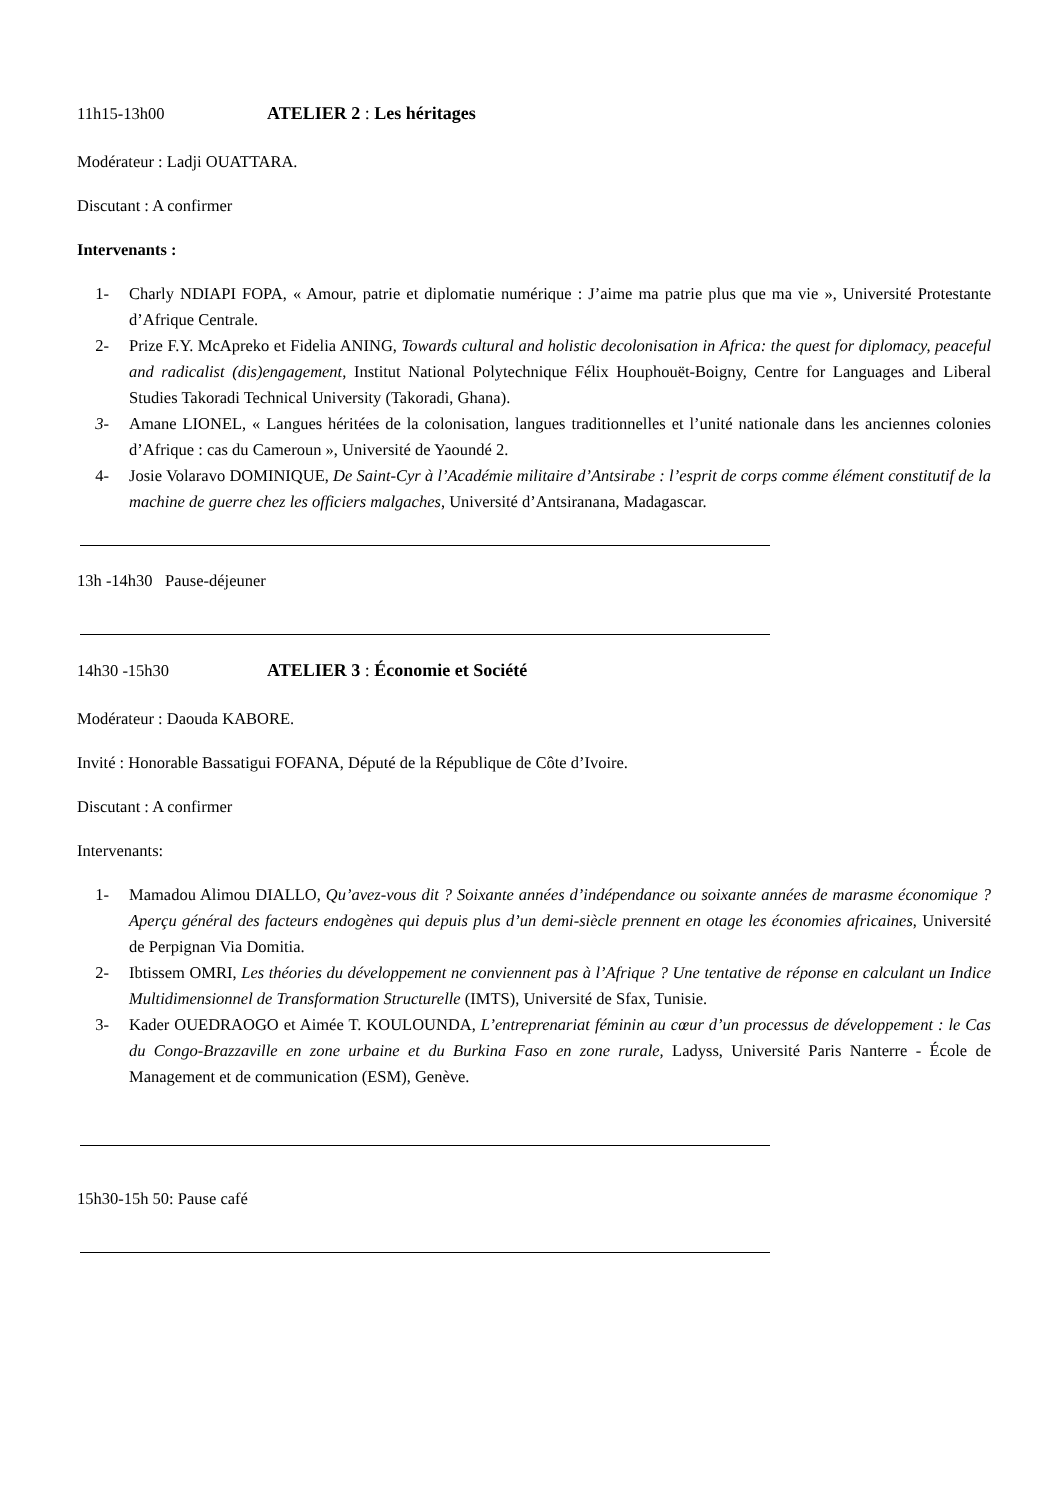11h15-13h00 ATELIER 2 : Les héritages
Modérateur : Ladji OUATTARA.
Discutant : A confirmer
Intervenants :
1- Charly NDIAPI FOPA, « Amour, patrie et diplomatie numérique : J’aime ma patrie plus que ma vie », Université Protestante d’Afrique Centrale.
2- Prize F.Y. McApreko et Fidelia ANING, Towards cultural and holistic decolonisation in Africa: the quest for diplomacy, peaceful and radicalist (dis)engagement, Institut National Polytechnique Félix Houphouët-Boigny, Centre for Languages and Liberal Studies Takoradi Technical University (Takoradi, Ghana).
3- Amane LIONEL, « Langues héritées de la colonisation, langues traditionnelles et l’unité nationale dans les anciennes colonies d’Afrique : cas du Cameroun », Université de Yaoundé 2.
4- Josie Volaravo DOMINIQUE, De Saint-Cyr à l’Académie militaire d’Antsirabe : l’esprit de corps comme élément constitutif de la machine de guerre chez les officiers malgaches, Université d’Antsiranana, Madagascar.
13h -14h30 Pause-déjeuner
14h30 -15h30 ATELIER 3 : Économie et Société
Modérateur : Daouda KABORE.
Invité : Honorable Bassatigui FOFANA, Député de la République de Côte d’Ivoire.
Discutant : A confirmer
Intervenants:
1- Mamadou Alimou DIALLO, Qu’avez-vous dit ? Soixante années d’indépendance ou soixante années de marasme économique ? Aperçu général des facteurs endogènes qui depuis plus d’un demi-siècle prennent en otage les économies africaines, Université de Perpignan Via Domitia.
2- Ibtissem OMRI, Les théories du développement ne conviennent pas à l’Afrique ? Une tentative de réponse en calculant un Indice Multidimensionnel de Transformation Structurelle (IMTS), Université de Sfax, Tunisie.
3- Kader OUEDRAOGO et Aimée T. KOULOUNDA, L’entreprenariat féminin au cœur d’un processus de développement : le Cas du Congo-Brazzaville en zone urbaine et du Burkina Faso en zone rurale, Ladyss, Université Paris Nanterre - École de Management et de communication (ESM), Genève.
15h30-15h 50: Pause café